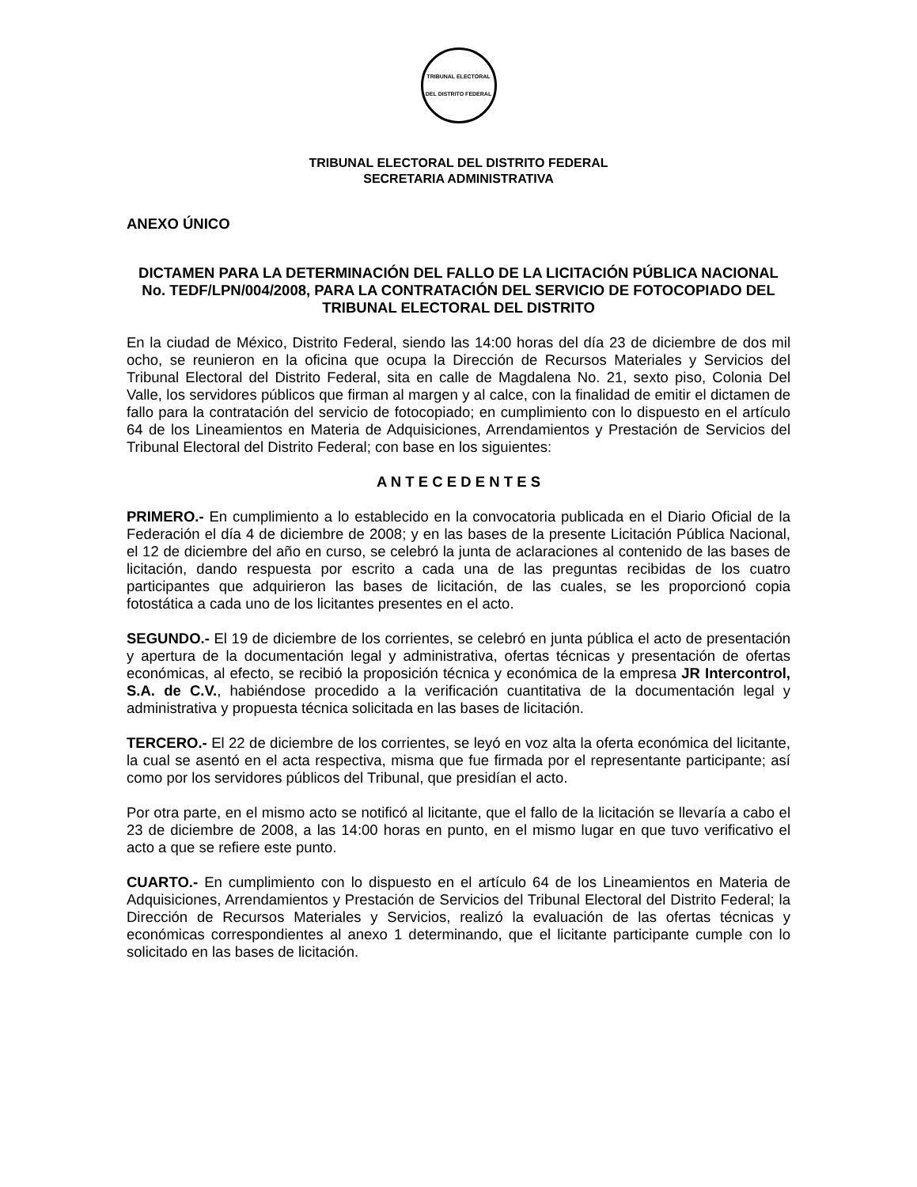TRIBUNAL ELECTORAL
DEL DISTRITO FEDERAL
TRIBUNAL ELECTORAL DEL DISTRITO FEDERAL
SECRETARIA ADMINISTRATIVA
ANEXO ÚNICO
DICTAMEN PARA LA DETERMINACIÓN DEL FALLO DE LA LICITACIÓN PÚBLICA NACIONAL No. TEDF/LPN/004/2008, PARA LA CONTRATACIÓN DEL SERVICIO DE FOTOCOPIADO DEL TRIBUNAL ELECTORAL DEL DISTRITO
En la ciudad de México, Distrito Federal, siendo las 14:00 horas del día 23 de diciembre de dos mil ocho, se reunieron en la oficina que ocupa la Dirección de Recursos Materiales y Servicios del Tribunal Electoral del Distrito Federal, sita en calle de Magdalena No. 21, sexto piso, Colonia Del Valle, los servidores públicos que firman al margen y al calce, con la finalidad de emitir el dictamen de fallo para la contratación del servicio de fotocopiado; en cumplimiento con lo dispuesto en el artículo 64 de los Lineamientos en Materia de Adquisiciones, Arrendamientos y Prestación de Servicios del Tribunal Electoral del Distrito Federal; con base en los siguientes:
A N T E C E D E N T E S
PRIMERO.- En cumplimiento a lo establecido en la convocatoria publicada en el Diario Oficial de la Federación el día 4 de diciembre de 2008; y en las bases de la presente Licitación Pública Nacional, el 12 de diciembre del año en curso, se celebró la junta de aclaraciones al contenido de las bases de licitación, dando respuesta por escrito a cada una de las preguntas recibidas de los cuatro participantes que adquirieron las bases de licitación, de las cuales, se les proporcionó copia fotostática a cada uno de los licitantes presentes en el acto.
SEGUNDO.- El 19 de diciembre de los corrientes, se celebró en junta pública el acto de presentación y apertura de la documentación legal y administrativa, ofertas técnicas y presentación de ofertas económicas, al efecto, se recibió la proposición técnica y económica de la empresa JR Intercontrol, S.A. de C.V., habiéndose procedido a la verificación cuantitativa de la documentación legal y administrativa y propuesta técnica solicitada en las bases de licitación.
TERCERO.- El 22 de diciembre de los corrientes, se leyó en voz alta la oferta económica del licitante, la cual se asentó en el acta respectiva, misma que fue firmada por el representante participante; así como por los servidores públicos del Tribunal, que presidían el acto.
Por otra parte, en el mismo acto se notificó al licitante, que el fallo de la licitación se llevaría a cabo el 23 de diciembre de 2008, a las 14:00 horas en punto, en el mismo lugar en que tuvo verificativo el acto a que se refiere este punto.
CUARTO.- En cumplimiento con lo dispuesto en el artículo 64 de los Lineamientos en Materia de Adquisiciones, Arrendamientos y Prestación de Servicios del Tribunal Electoral del Distrito Federal; la Dirección de Recursos Materiales y Servicios, realizó la evaluación de las ofertas técnicas y económicas correspondientes al anexo 1 determinando, que el licitante participante cumple con lo solicitado en las bases de licitación.